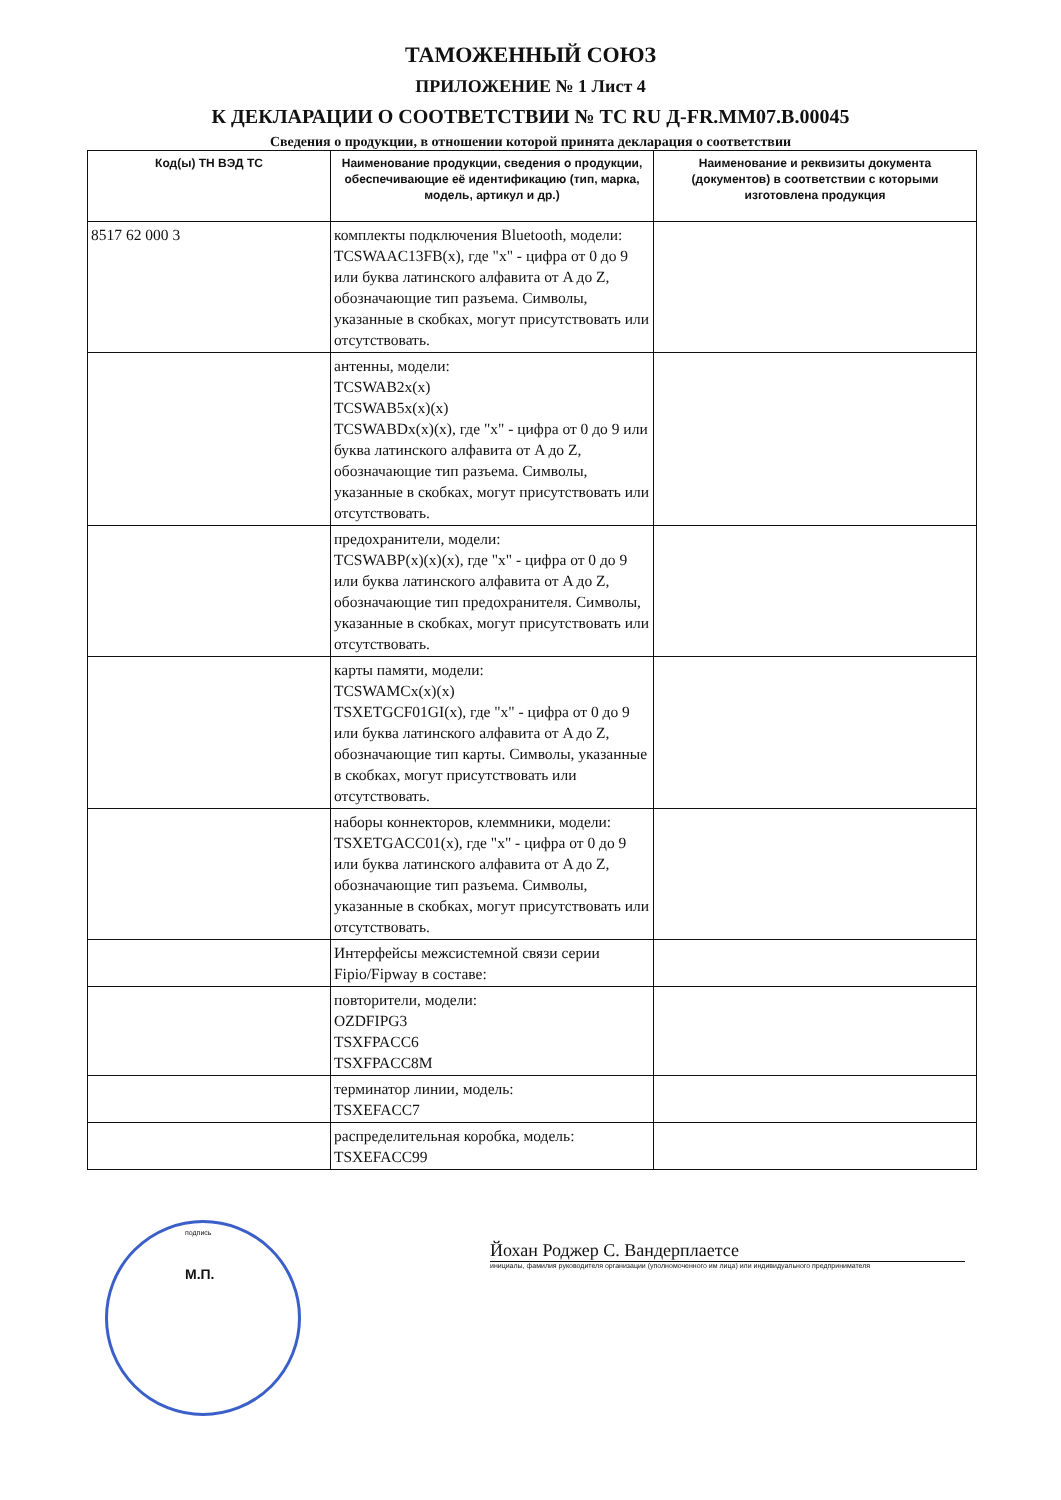ТАМОЖЕННЫЙ СОЮЗ
ПРИЛОЖЕНИЕ № 1 Лист 4
К ДЕКЛАРАЦИИ О СООТВЕТСТВИИ № ТС RU Д-FR.MM07.B.00045
Сведения о продукции, в отношении которой принята декларация о соответствии
| Код(ы) ТН ВЭД ТС | Наименование продукции, сведения о продукции, обеспечивающие её идентификацию (тип, марка, модель, артикул и др.) | Наименование и реквизиты документа (документов) в соответствии с которыми изготовлена продукция |
| --- | --- | --- |
| 8517 62 000 3 | комплекты подключения Bluetooth, модели: TCSWAAC13FB(x), где "x" - цифра от 0 до 9 или буква латинского алфавита от A до Z, обозначающие тип разъема. Символы, указанные в скобках, могут присутствовать или отсутствовать. | |
| | антенны, модели: TCSWAB2x(x) TCSWAB5x(x)(x) TCSWABDx(x)(x), где "x" - цифра от 0 до 9 или буква латинского алфавита от A до Z, обозначающие тип разъема. Символы, указанные в скобках, могут присутствовать или отсутствовать. | |
| | предохранители, модели: TCSWABP(x)(x)(x), где "x" - цифра от 0 до 9 или буква латинского алфавита от A до Z, обозначающие тип предохранителя. Символы, указанные в скобках, могут присутствовать или отсутствовать. | |
| | карты памяти, модели: TCSWAMCx(x)(x) TSXETGCF01GI(x), где "x" - цифра от 0 до 9 или буква латинского алфавита от A до Z, обозначающие тип карты. Символы, указанные в скобках, могут присутствовать или отсутствовать. | |
| | наборы коннекторов, клеммники, модели: TSXETGACC01(x), где "x" - цифра от 0 до 9 или буква латинского алфавита от A до Z, обозначающие тип разъема. Символы, указанные в скобках, могут присутствовать или отсутствовать. | |
| | Интерфейсы межсистемной связи серии Fipio/Fipway в составе: | |
| | повторители, модели: OZDFIPG3 TSXFPACC6 TSXFPACC8M | |
| | терминатор линии, модель: TSXEFACC7 | |
| | распределительная коробка, модель: TSXEFACC99 | |
Йохан Роджер С. Вандерплаетсе
инициалы, фамилия руководителя организации (уполномоченного им лица) или индивидуального предпринимателя
подпись
М.П.